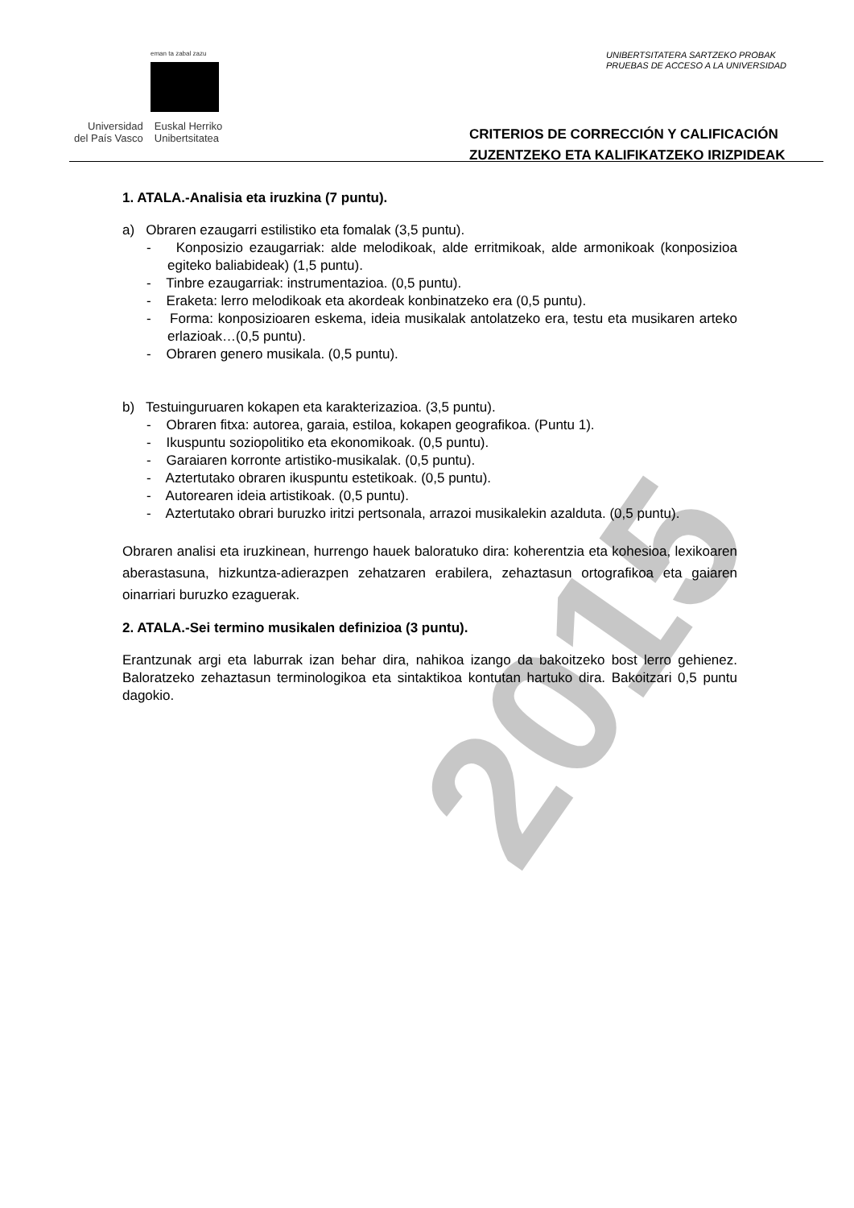eman ta zabal zazu
Universidad
del País Vasco
Euskal Herriko
Unibertsitatea
UNIBERTSITATERA SARTZEKO PROBAK
PRUEBAS DE ACCESO A LA UNIVERSIDAD
CRITERIOS DE CORRECCIÓN Y CALIFICACIÓN
ZUZENTZEKO ETA KALIFIKATZEKO IRIZPIDEAK
1. ATALA.-Analisia eta iruzkina (7 puntu).
a) Obraren ezaugarri estilistiko eta fomalak (3,5 puntu).
- Konposizio ezaugarriak: alde melodikoak, alde erritmikoak, alde armonikoak (konposizioa egiteko baliabideak) (1,5 puntu).
- Tinbre ezaugarriak: instrumentazioa. (0,5 puntu).
- Eraketa: lerro melodikoak eta akordeak konbinatzeko era (0,5 puntu).
- Forma: konposizioaren eskema, ideia musikalak antolatzeko era, testu eta musikaren arteko erlazioak…(0,5 puntu).
- Obraren genero musikala. (0,5 puntu).
b) Testuinguruaren kokapen eta karakterizazioa. (3,5 puntu).
- Obraren fitxa: autorea, garaia, estiloa, kokapen geografikoa. (Puntu 1).
- Ikuspuntu soziopolitiko eta ekonomikoak. (0,5 puntu).
- Garaiaren korronte artistiko-musikalak. (0,5 puntu).
- Aztertutako obraren ikuspuntu estetikoak. (0,5 puntu).
- Autorearen ideia artistikoak. (0,5 puntu).
- Aztertutako obrari buruzko iritzi pertsonala, arrazoi musikalekin azalduta. (0,5 puntu).
Obraren analisi eta iruzkinean, hurrengo hauek baloratuko dira: koherentzia eta kohesioa, lexikoaren aberastasuna, hizkuntza-adierazpen zehatzaren erabilera, zehaztasun ortografikoa eta gaiaren oinarriari buruzko ezaguerak.
2. ATALA.-Sei termino musikalen definizioa (3 puntu).
Erantzunak argi eta laburrak izan behar dira, nahikoa izango da bakoitzeko bost lerro gehienez. Baloratzeko zehaztasun terminologikoa eta sintaktikoa kontutan hartuko dira. Bakoitzari 0,5 puntu dagokio.
2015